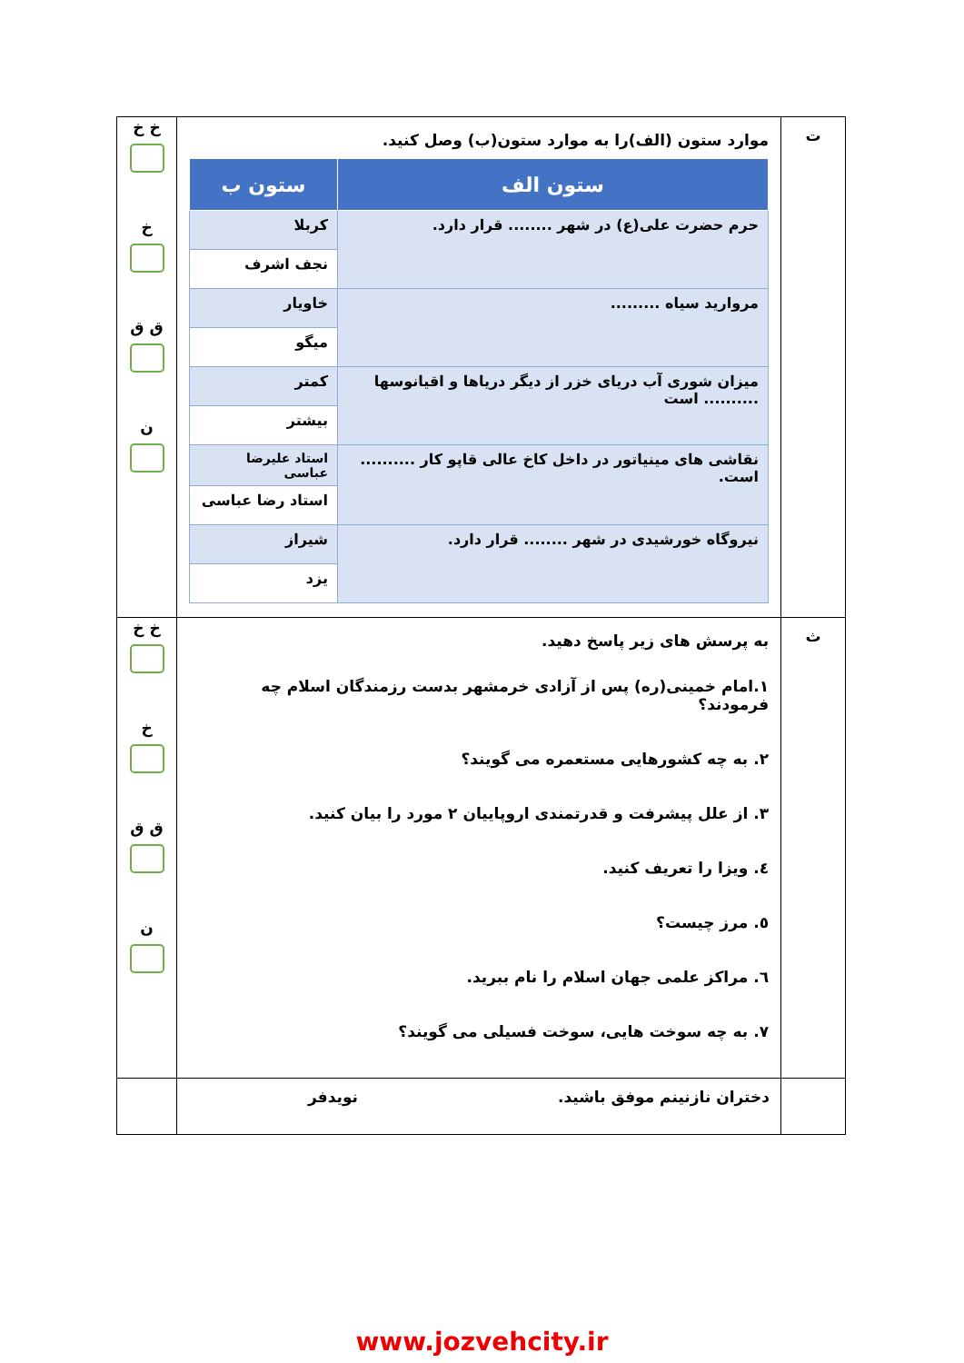| ت | موارد ستون (الف)را به موارد ستون(ب) وصل کنید. / ستون الف / ستون ب / / --- / --- / / حرم حضرت علی(ع) در شهر ........ قرار دارد. / کربلا / / / نجف اشرف / / مروارید سیاه ......... / خاویار / / / میگو / / میزان شوری آب دریای خزر از دیگر دریاها و اقیانوسها .......... است / کمتر / / / بیشتر / / نقاشی های مینیاتور در داخل کاخ عالی قاپو کار .......... است. / استاد علیرضا عباسی / / / استاد رضا عباسی / / نیروگاه خورشیدی در شهر ........ قرار دارد. / شیراز / / / یزد / | خ خ خ ق ق ن |
| ث | به پرسش های زیر پاسخ دهید. ۱.امام خمینی(ره) پس از آزادی خرمشهر بدست رزمندگان اسلام چه فرمودند؟ ۲. به چه کشورهایی مستعمره می گویند؟ ۳. از علل پیشرفت و قدرتمندی اروپاییان ۲ مورد را بیان کنید. ٤. ویزا را تعریف کنید. ٥. مرز چیست؟ ٦. مراکز علمی جهان اسلام را نام ببرید. ۷. به چه سوخت هایی، سوخت فسیلی می گویند؟ | خ خ خ ق ق ن |
| | دختران نازنینم موفق باشید. نویدفر | |
www.jozvehcity.ir